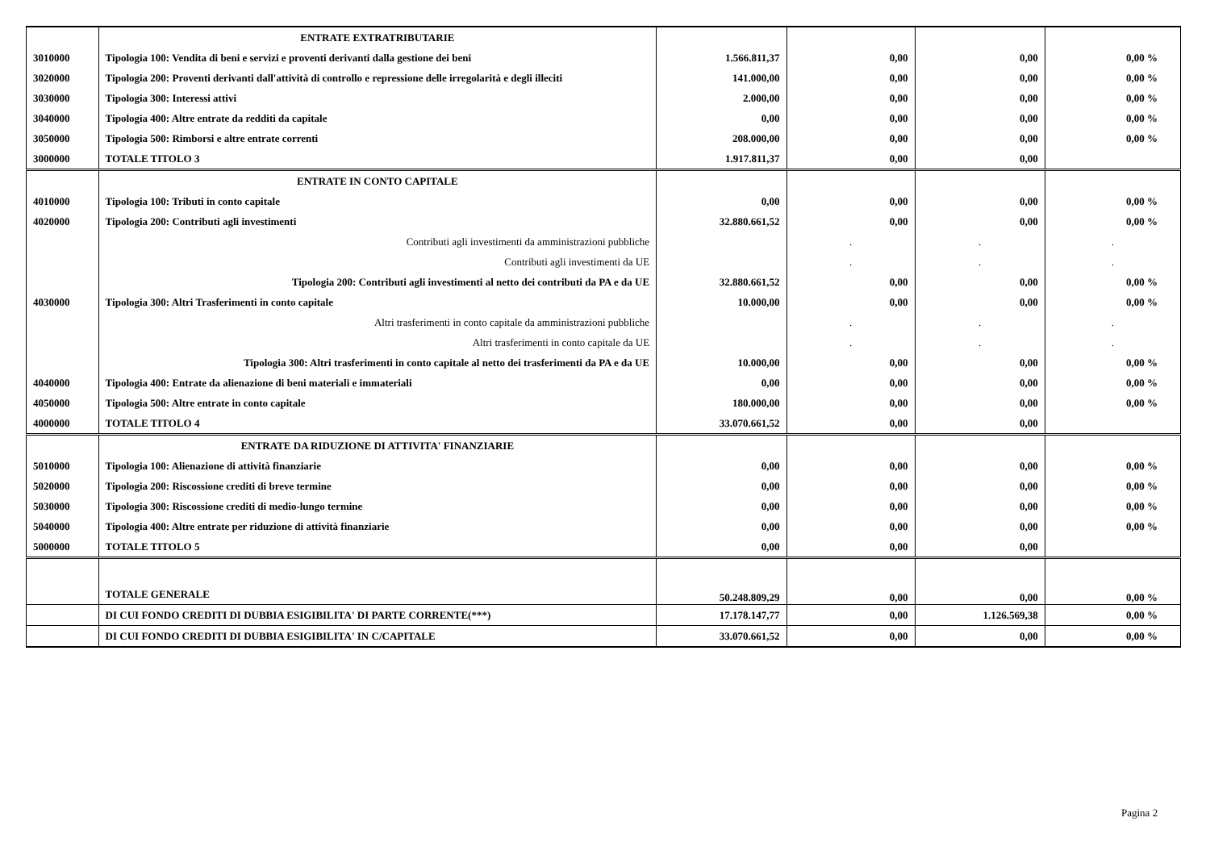| | ENTRATE EXTRATRIBUTARIE | | | | |
| 3010000 | Tipologia 100: Vendita di beni e servizi e proventi derivanti dalla gestione dei beni | 1.566.811,37 | 0,00 | 0,00 | 0,00 % |
| 3020000 | Tipologia 200: Proventi derivanti dall'attività di controllo e repressione delle irregolarità e degli illeciti | 141.000,00 | 0,00 | 0,00 | 0,00 % |
| 3030000 | Tipologia 300: Interessi attivi | 2.000,00 | 0,00 | 0,00 | 0,00 % |
| 3040000 | Tipologia 400: Altre entrate da redditi da capitale | 0,00 | 0,00 | 0,00 | 0,00 % |
| 3050000 | Tipologia 500: Rimborsi e altre entrate correnti | 208.000,00 | 0,00 | 0,00 | 0,00 % |
| 3000000 | TOTALE TITOLO 3 | 1.917.811,37 | 0,00 | 0,00 | |
| | ENTRATE IN CONTO CAPITALE | | | | |
| 4010000 | Tipologia 100: Tributi in conto capitale | 0,00 | 0,00 | 0,00 | 0,00 % |
| 4020000 | Tipologia 200: Contributi agli investimenti | 32.880.661,52 | 0,00 | 0,00 | 0,00 % |
| | Contributi agli investimenti da amministrazioni pubbliche | | . | . | . |
| | Contributi agli investimenti da UE | | . | . | . |
| | Tipologia 200: Contributi agli investimenti al netto dei contributi da PA e da UE | 32.880.661,52 | 0,00 | 0,00 | 0,00 % |
| 4030000 | Tipologia 300: Altri Trasferimenti in conto capitale | 10.000,00 | 0,00 | 0,00 | 0,00 % |
| | Altri trasferimenti in conto capitale da amministrazioni pubbliche | | . | . | . |
| | Altri trasferimenti in conto capitale da UE | | . | . | . |
| | Tipologia 300: Altri trasferimenti in conto capitale al netto dei trasferimenti da PA e da UE | 10.000,00 | 0,00 | 0,00 | 0,00 % |
| 4040000 | Tipologia 400: Entrate da alienazione di beni materiali e immateriali | 0,00 | 0,00 | 0,00 | 0,00 % |
| 4050000 | Tipologia 500: Altre entrate in conto capitale | 180.000,00 | 0,00 | 0,00 | 0,00 % |
| 4000000 | TOTALE TITOLO 4 | 33.070.661,52 | 0,00 | 0,00 | |
| | ENTRATE DA RIDUZIONE DI ATTIVITA' FINANZIARIE | | | | |
| 5010000 | Tipologia 100: Alienazione di attività finanziarie | 0,00 | 0,00 | 0,00 | 0,00 % |
| 5020000 | Tipologia 200: Riscossione crediti di breve termine | 0,00 | 0,00 | 0,00 | 0,00 % |
| 5030000 | Tipologia 300: Riscossione crediti di medio-lungo termine | 0,00 | 0,00 | 0,00 | 0,00 % |
| 5040000 | Tipologia 400: Altre entrate per riduzione di attività finanziarie | 0,00 | 0,00 | 0,00 | 0,00 % |
| 5000000 | TOTALE TITOLO 5 | 0,00 | 0,00 | 0,00 | |
| | TOTALE GENERALE | 50.248.809,29 | 0,00 | 0,00 | 0,00 % |
| | DI CUI FONDO CREDITI DI DUBBIA ESIGIBILITA' DI PARTE CORRENTE(***) | 17.178.147,77 | 0,00 | 1.126.569,38 | 0,00 % |
| | DI CUI FONDO CREDITI DI DUBBIA ESIGIBILITA' IN C/CAPITALE | 33.070.661,52 | 0,00 | 0,00 | 0,00 % |
Pagina 2